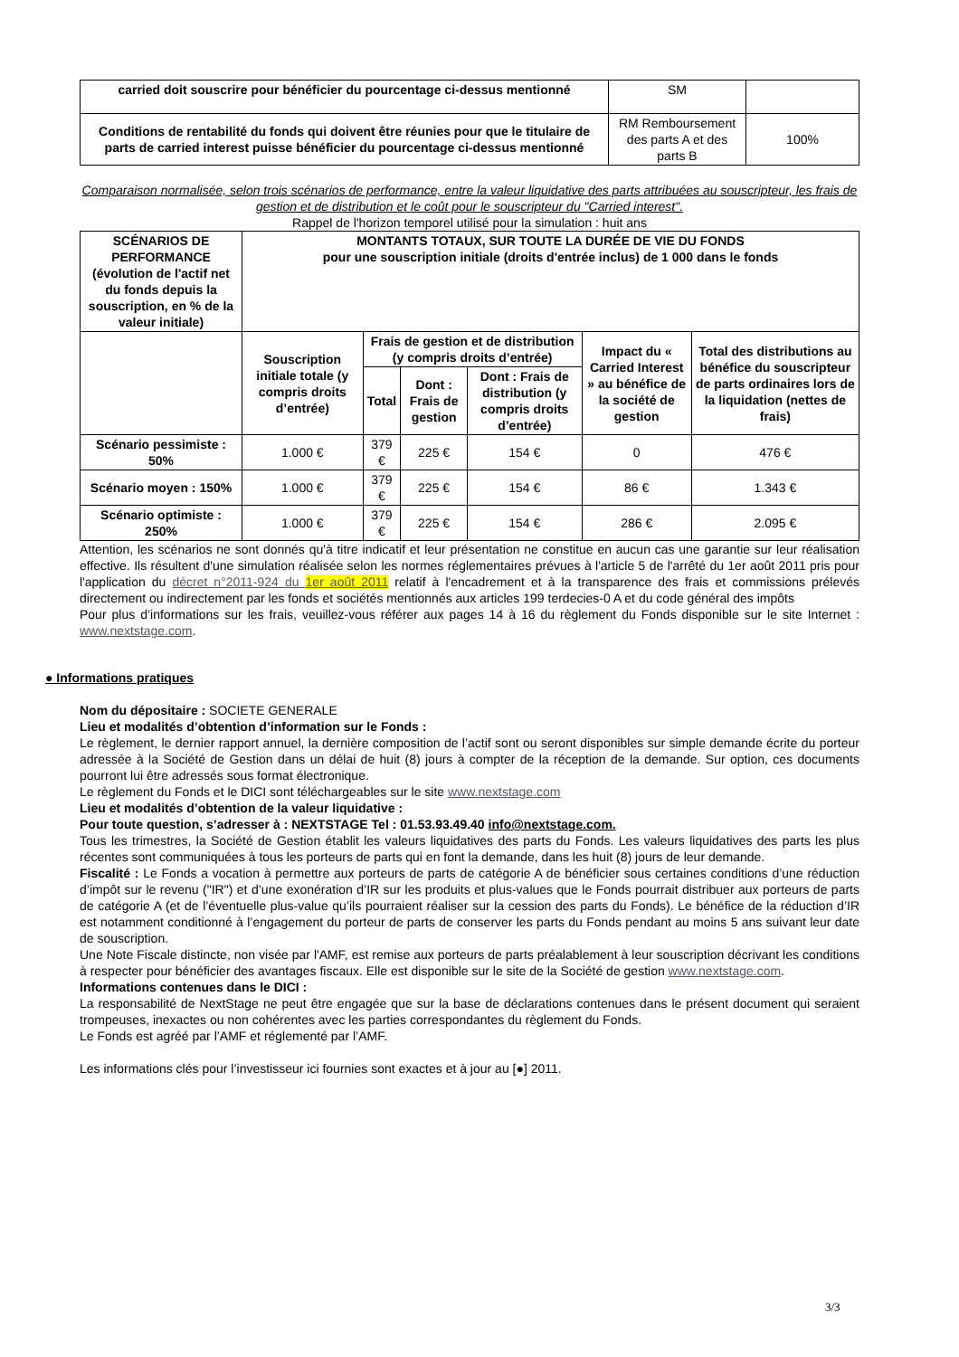| carried doit souscrire pour bénéficier du pourcentage ci-dessus mentionné | SM | |
| Conditions de rentabilité du fonds qui doivent être réunies pour que le titulaire de parts de carried interest puisse bénéficier du pourcentage ci-dessus mentionné | RM Remboursement des parts A et des parts B | 100% |
Comparaison normalisée, selon trois scénarios de performance, entre la valeur liquidative des parts attribuées au souscripteur, les frais de gestion et de distribution et le coût pour le souscripteur du "Carried interest".
Rappel de l'horizon temporel utilisé pour la simulation : huit ans
| SCÉNARIOS DE PERFORMANCE (évolution de l'actif net du fonds depuis la souscription, en % de la valeur initiale) | MONTANTS TOTAUX, SUR TOUTE LA DURÉE DE VIE DU FONDS pour une souscription initiale (droits d'entrée inclus) de 1 000 dans le fonds | | | | | |
| --- | --- | --- | --- | --- | --- | --- |
| | Souscription initiale totale (y compris droits d’entrée) | Frais de gestion et de distribution (y compris droits d’entrée) | | | Impact du « Carried Interest » au bénéfice de la société de gestion | Total des distributions au bénéfice du souscripteur de parts ordinaires lors de la liquidation (nettes de frais) |
| | | Total | Dont : Frais de gestion | Dont : Frais de distribution (y compris droits d’entrée) | | |
| Scénario pessimiste : 50% | 1.000 € | 379 € | 225 € | 154 € | 0 | 476 € |
| Scénario moyen : 150% | 1.000 € | 379 € | 225 € | 154 € | 86 € | 1.343 € |
| Scénario optimiste : 250% | 1.000 € | 379 € | 225 € | 154 € | 286 € | 2.095 € |
Attention, les scénarios ne sont donnés qu'à titre indicatif et leur présentation ne constitue en aucun cas une garantie sur leur réalisation effective. Ils résultent d'une simulation réalisée selon les normes réglementaires prévues à l'article 5 de l'arrêté du 1er août 2011 pris pour l'application du décret n°2011-924 du 1er août 2011 relatif à l'encadrement et à la transparence des frais et commissions prélevés directement ou indirectement par les fonds et sociétés mentionnés aux articles 199 terdecies-0 A et du code général des impôts
Pour plus d’informations sur les frais, veuillez-vous référer aux pages 14 à 16 du règlement du Fonds disponible sur le site Internet : www.nextstage.com.
● Informations pratiques
Nom du dépositaire : SOCIETE GENERALE
Lieu et modalités d’obtention d’information sur le Fonds :
Le règlement, le dernier rapport annuel, la dernière composition de l’actif sont ou seront disponibles sur simple demande écrite du porteur adressée à la Société de Gestion dans un délai de huit (8) jours à compter de la réception de la demande. Sur option, ces documents pourront lui être adressés sous format électronique.
Le règlement du Fonds et le DICI sont téléchargeables sur le site www.nextstage.com
Lieu et modalités d’obtention de la valeur liquidative :
Pour toute question, s’adresser à : NEXTSTAGE Tel : 01.53.93.49.40 info@nextstage.com.
Tous les trimestres, la Société de Gestion établit les valeurs liquidatives des parts du Fonds. Les valeurs liquidatives des parts les plus récentes sont communiquées à tous les porteurs de parts qui en font la demande, dans les huit (8) jours de leur demande.
Fiscalité : Le Fonds a vocation à permettre aux porteurs de parts de catégorie A de bénéficier sous certaines conditions d’une réduction d’impôt sur le revenu ("IR") et d’une exonération d’IR sur les produits et plus-values que le Fonds pourrait distribuer aux porteurs de parts de catégorie A (et de l’éventuelle plus-value qu’ils pourraient réaliser sur la cession des parts du Fonds). Le bénéfice de la réduction d’IR est notamment conditionné à l’engagement du porteur de parts de conserver les parts du Fonds pendant au moins 5 ans suivant leur date de souscription.
Une Note Fiscale distincte, non visée par l'AMF, est remise aux porteurs de parts préalablement à leur souscription décrivant les conditions à respecter pour bénéficier des avantages fiscaux. Elle est disponible sur le site de la Société de gestion www.nextstage.com.
Informations contenues dans le DICI :
La responsabilité de NextStage ne peut être engagée que sur la base de déclarations contenues dans le présent document qui seraient trompeuses, inexactes ou non cohérentes avec les parties correspondantes du règlement du Fonds.
Le Fonds est agréé par l’AMF et réglementé par l’AMF.
Les informations clés pour l’investisseur ici fournies sont exactes et à jour au [●] 2011.
3/3